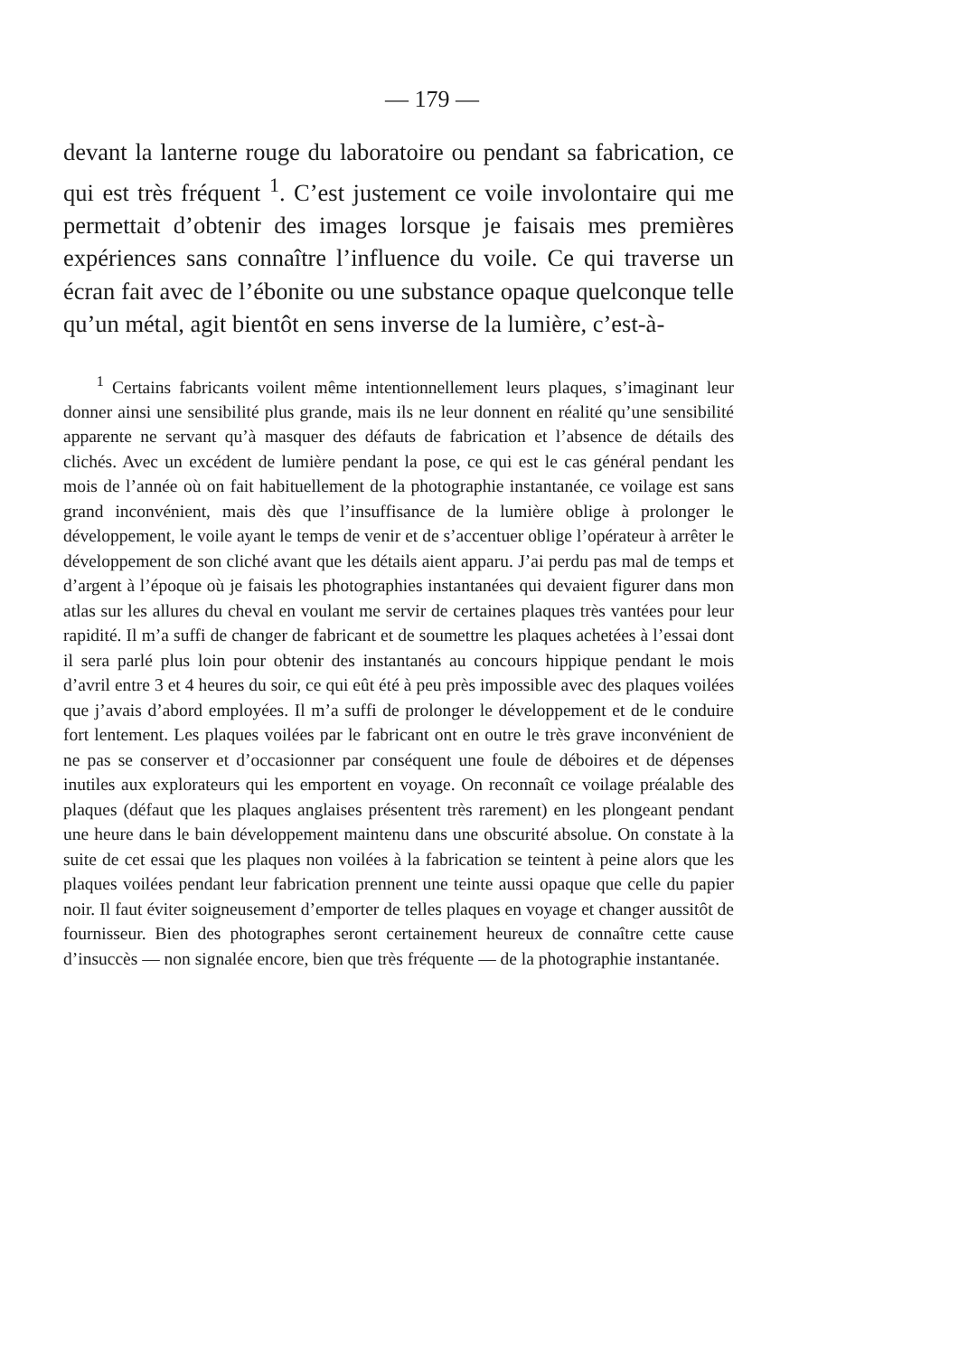— 179 —
devant la lanterne rouge du laboratoire ou pendant sa fabrication, ce qui est très fréquent <sup>1</sup>. C’est justement ce voile involontaire qui me permettait d’obtenir des images lorsque je faisais mes premières expériences sans connaître l’influence du voile. Ce qui traverse un écran fait avec de l’ébonite ou une substance opaque quelconque telle qu’un métal, agit bientôt en sens inverse de la lumière, c’est-à-
<sup>1</sup> Certains fabricants voilent même intentionnellement leurs plaques, s’imaginant leur donner ainsi une sensibilité plus grande, mais ils ne leur donnent en réalité qu’une sensibilité apparente ne servant qu’à masquer des défauts de fabrication et l’absence de détails des clichés. Avec un excédent de lumière pendant la pose, ce qui est le cas général pendant les mois de l’année où on fait habituellement de la photographie instantanée, ce voilage est sans grand inconvénient, mais dès que l’insuffisance de la lumière oblige à prolonger le développement, le voile ayant le temps de venir et de s’accentuer oblige l’opérateur à arrêter le développement de son cliché avant que les détails aient apparu. J’ai perdu pas mal de temps et d’argent à l’époque où je faisais les photographies instantanées qui devaient figurer dans mon atlas sur les allures du cheval en voulant me servir de certaines plaques très vantées pour leur rapidité. Il m’a suffi de changer de fabricant et de soumettre les plaques achetées à l’essai dont il sera parlé plus loin pour obtenir des instantanés au concours hippique pendant le mois d’avril entre 3 et 4 heures du soir, ce qui eût été à peu près impossible avec des plaques voilées que j’avais d’abord employées. Il m’a suffi de prolonger le développement et de le conduire fort lentement. Les plaques voilées par le fabricant ont en outre le très grave inconvénient de ne pas se conserver et d’occasionner par conséquent une foule de déboires et de dépenses inutiles aux explorateurs qui les emportent en voyage. On reconnaît ce voilage préalable des plaques (défaut que les plaques anglaises présentent très rarement) en les plongeant pendant une heure dans le bain développement maintenu dans une obscurité absolue. On constate à la suite de cet essai que les plaques non voilées à la fabrication se teintent à peine alors que les plaques voilées pendant leur fabrication prennent une teinte aussi opaque que celle du papier noir. Il faut éviter soigneusement d’emporter de telles plaques en voyage et changer aussitôt de fournisseur. Bien des photographes seront certainement heureux de connaître cette cause d’insuccès — non signalée encore, bien que très fréquente — de la photographie instantanée.